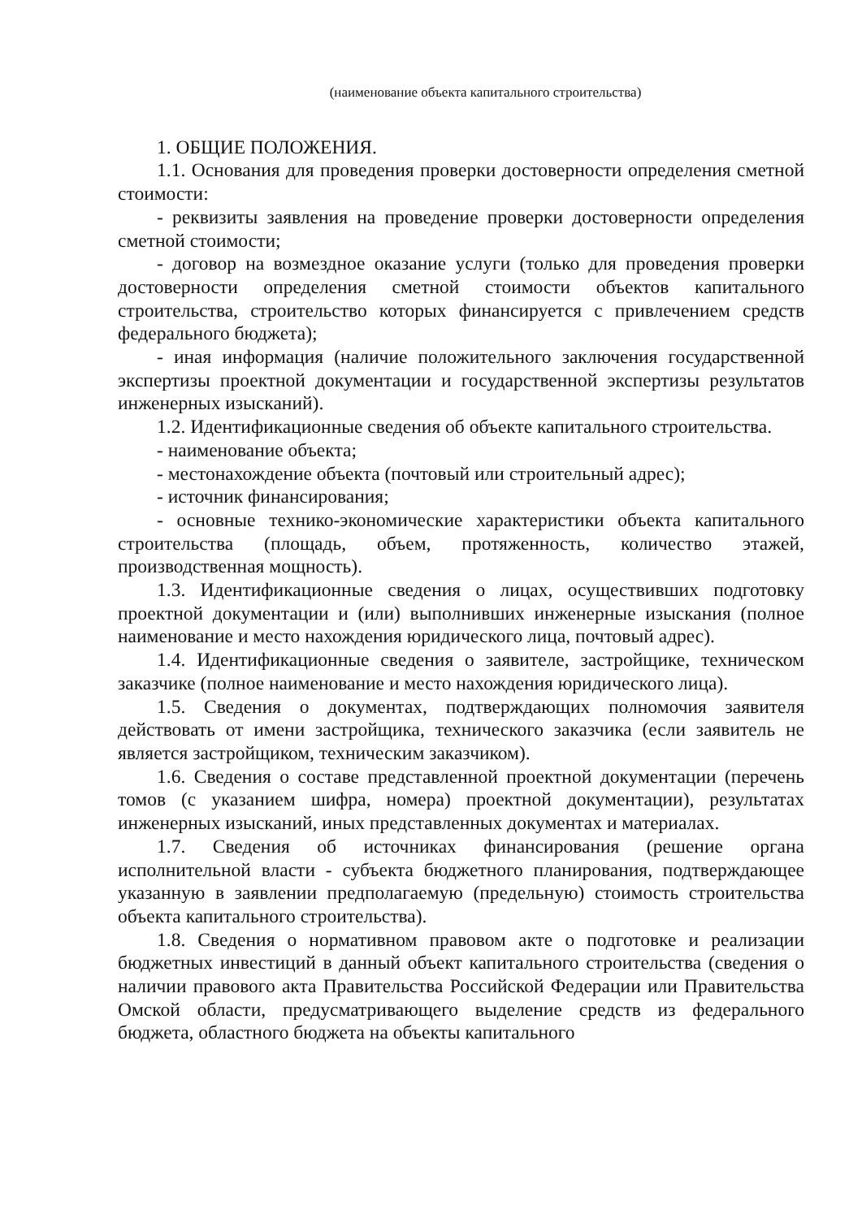(наименование объекта капитального строительства)
1. ОБЩИЕ ПОЛОЖЕНИЯ.
1.1. Основания для проведения проверки достоверности определения сметной стоимости:
- реквизиты заявления на проведение проверки достоверности определения сметной стоимости;
- договор на возмездное оказание услуги (только для проведения проверки достоверности определения сметной стоимости объектов капитального строительства, строительство которых финансируется с привлечением средств федерального бюджета);
- иная информация (наличие положительного заключения государственной экспертизы проектной документации и государственной экспертизы результатов инженерных изысканий).
1.2. Идентификационные сведения об объекте капитального строительства.
- наименование объекта;
- местонахождение объекта (почтовый или строительный адрес);
- источник финансирования;
- основные технико-экономические характеристики объекта капитального строительства (площадь, объем, протяженность, количество этажей, производственная мощность).
1.3. Идентификационные сведения о лицах, осуществивших подготовку проектной документации и (или) выполнивших инженерные изыскания (полное наименование и место нахождения юридического лица, почтовый адрес).
1.4. Идентификационные сведения о заявителе, застройщике, техническом заказчике (полное наименование и место нахождения юридического лица).
1.5. Сведения о документах, подтверждающих полномочия заявителя действовать от имени застройщика, технического заказчика (если заявитель не является застройщиком, техническим заказчиком).
1.6. Сведения о составе представленной проектной документации (перечень томов (с указанием шифра, номера) проектной документации), результатах инженерных изысканий, иных представленных документах и материалах.
1.7. Сведения об источниках финансирования (решение органа исполнительной власти - субъекта бюджетного планирования, подтверждающее указанную в заявлении предполагаемую (предельную) стоимость строительства объекта капитального строительства).
1.8. Сведения о нормативном правовом акте о подготовке и реализации бюджетных инвестиций в данный объект капитального строительства (сведения о наличии правового акта Правительства Российской Федерации или Правительства Омской области, предусматривающего выделение средств из федерального бюджета, областного бюджета на объекты капитального